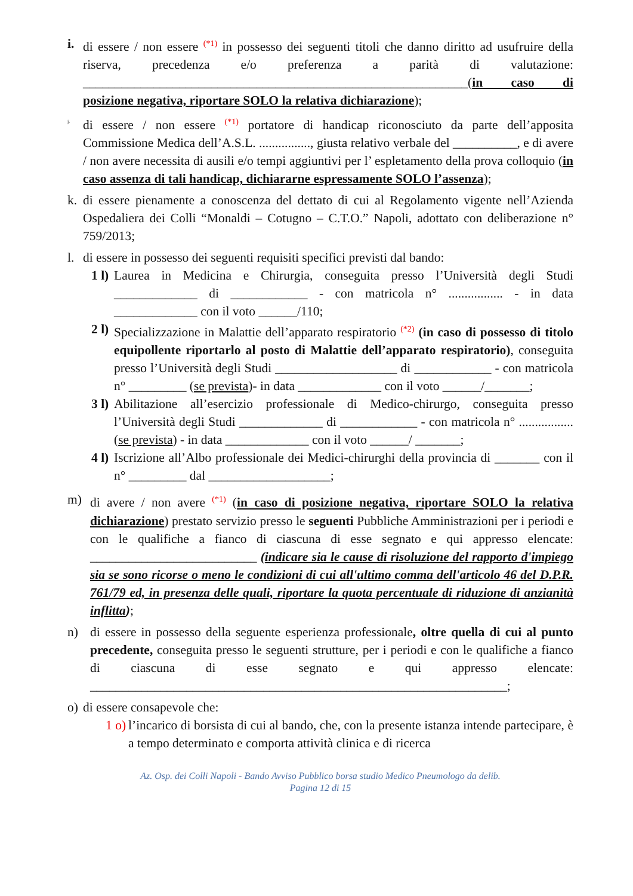i. di essere / non essere (*1) in possesso dei seguenti titoli che danno diritto ad usufruire della riserva, precedenza e/o preferenza a parità di valutazione: ____________________________________________________________(in caso di posizione negativa, riportare SOLO la relativa dichiarazione);
j.
di essere / non essere (*1) portatore di handicap riconosciuto da parte dell’apposita Commissione Medica dell’A.S.L. ................, giusta relativo verbale del __________, e di avere / non avere necessita di ausili e/o tempi aggiuntivi per l’ espletamento della prova colloquio (in caso assenza di tali handicap, dichiararne espressamente SOLO l’assenza);
k. di essere pienamente a conoscenza del dettato di cui al Regolamento vigente nell’Azienda Ospedaliera dei Colli “Monaldi – Cotugno – C.T.O.” Napoli, adottato con deliberazione n° 759/2013;
l. di essere in possesso dei seguenti requisiti specifici previsti dal bando:
1 l)
Laurea in Medicina e Chirurgia, conseguita presso l’Università degli Studi _____________ di ____________ - con matricola n° ................. - in data _____________ con il voto ______/110;
2 l)
Specializzazione in Malattie dell’apparato respiratorio (*2) (in caso di possesso di titolo equipollente riportarlo al posto di Malattie dell’apparato respiratorio), conseguita presso l’Università degli Studi ___________________ di ____________ - con matricola n° _________ (se prevista)- in data _____________ con il voto ______/_______;
3 l)
Abilitazione all’esercizio professionale di Medico-chirurgo, conseguita presso l’Università degli Studi _____________ di ____________ - con matricola n° ................. (se prevista) - in data _____________ con il voto ______/ _______;
4 l)
Iscrizione all’Albo professionale dei Medici-chirurghi della provincia di _______ con il n° _________ dal ___________________;
m) di avere / non avere (*1) (in caso di posizione negativa, riportare SOLO la relativa dichiarazione) prestato servizio presso le seguenti Pubbliche Amministrazioni per i periodi e con le qualifiche a fianco di ciascuna di esse segnato e qui appresso elencate: __________________________ (indicare sia le cause di risoluzione del rapporto d'impiego sia se sono ricorse o meno le condizioni di cui all'ultimo comma dell'articolo 46 del D.P.R. 761/79 ed, in presenza delle quali, riportare la quota percentuale di riduzione di anzianità inflitta);
n) di essere in possesso della seguente esperienza professionale, oltre quella di cui al punto precedente, conseguita presso le seguenti strutture, per i periodi e con le qualifiche a fianco di ciascuna di esse segnato e qui appresso elencate: _________________________________________________________________;
o) di essere consapevole che:
1 o)
l’incarico di borsista di cui al bando, che, con la presente istanza intende partecipare, è a tempo determinato e comporta attività clinica e di ricerca
Az. Osp. dei Colli Napoli - Bando Avviso Pubblico borsa studio Medico Pneumologo da delib.
Pagina 12 di 15